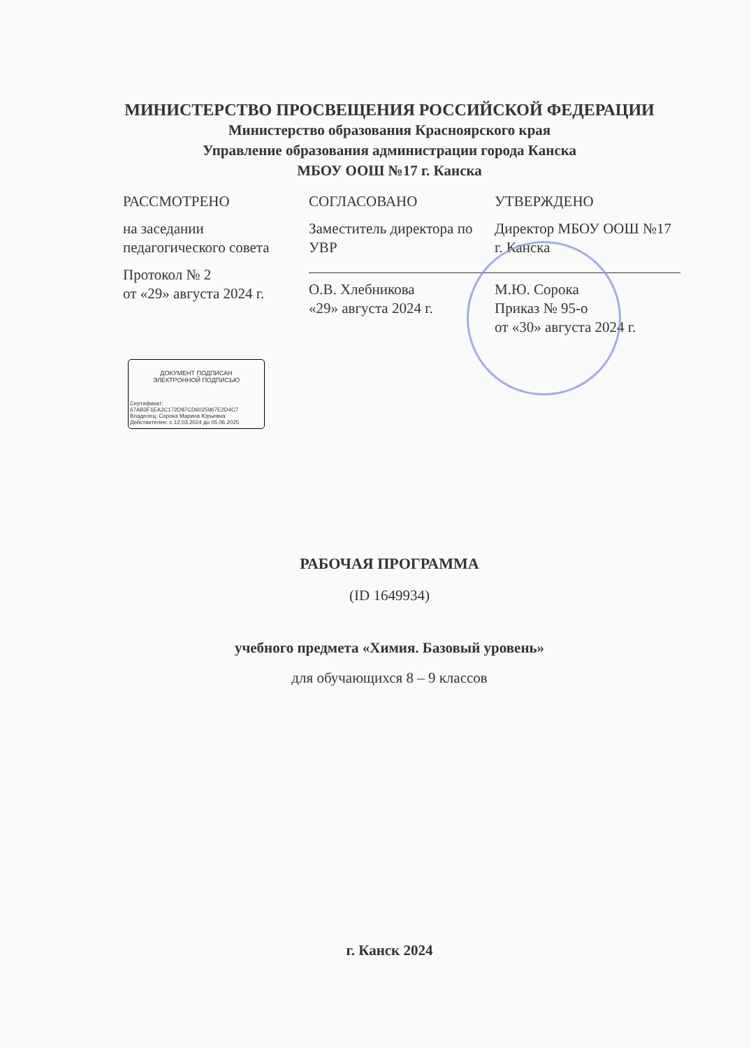МИНИСТЕРСТВО ПРОСВЕЩЕНИЯ РОССИЙСКОЙ ФЕДЕРАЦИИ
Министерство образования Красноярского края
Управление образования администрации города Канска
МБОУ ООШ №17 г. Канска
РАССМОТРЕНО
на заседании педагогического совета
Протокол № 2
от «29» августа 2024 г.
СОГЛАСОВАНО
Заместитель директора по УВР
О.В. Хлебникова
«29» августа 2024 г.
УТВЕРЖДЕНО
Директор МБОУ ООШ №17 г. Канска
М.Ю. Сорока
Приказ № 95-о
от «30» августа 2024 г.
ДОКУМЕНТ ПОДПИСАН
ЭЛЕКТРОННОЙ ПОДПИСЬЮ
Сертификат: 67AB3F1EA3C172D87CD6025967E2D4C7
Владелец: Сорока Марина Юрьевна
Действителен: с 12.03.2024 до 05.06.2025
РАБОЧАЯ ПРОГРАММА
(ID 1649934)
учебного предмета «Химия. Базовый уровень»
для обучающихся 8 – 9 классов
г. Канск 2024